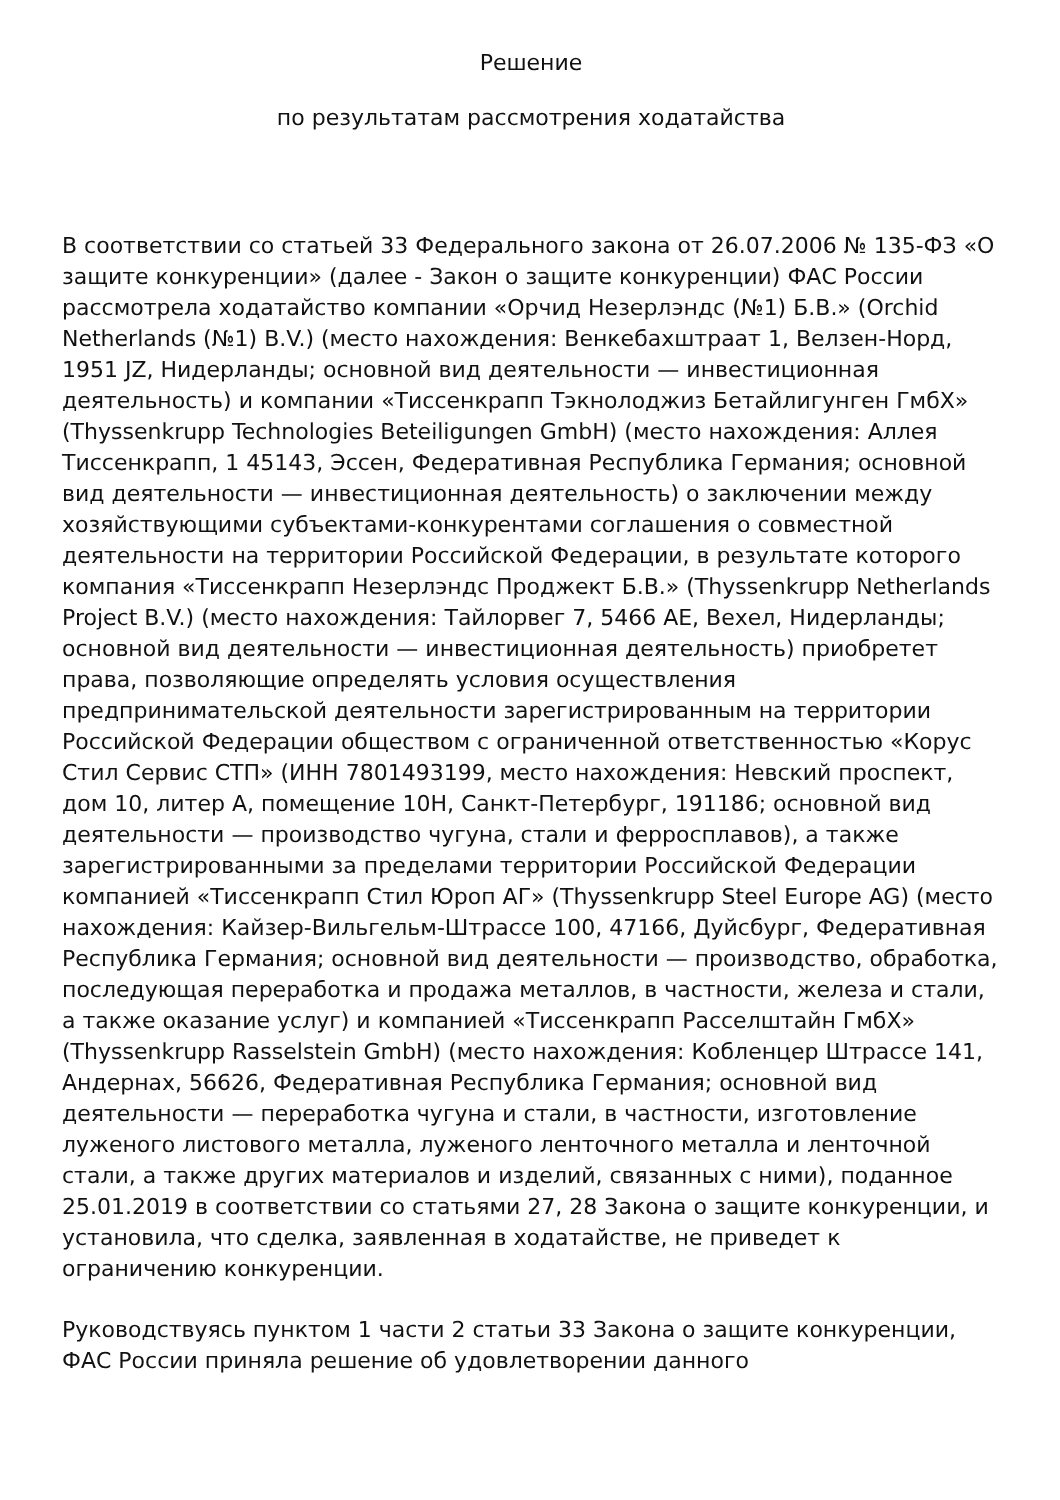Решение
по результатам рассмотрения ходатайства
В соответствии со статьей 33 Федерального закона от 26.07.2006 № 135-ФЗ «О защите конкуренции» (далее - Закон о защите конкуренции) ФАС России рассмотрела ходатайство компании «Орчид Незерлэндс (№1) Б.В.» (Orchid Netherlands (№1) B.V.) (место нахождения: Венкебахштраат 1, Велзен-Норд, 1951 JZ, Нидерланды; основной вид деятельности — инвестиционная деятельность) и компании «Тиссенкрапп Тэкнолоджиз Бетайлигунген ГмбХ» (Thyssenkrupp Technologies Beteiligungen GmbH) (место нахождения: Аллея Тиссенкрапп, 1 45143, Эссен, Федеративная Республика Германия; основной вид деятельности — инвестиционная деятельность) о заключении между хозяйствующими субъектами-конкурентами соглашения о совместной деятельности на территории Российской Федерации, в результате которого компания «Тиссенкрапп Незерлэндс Проджект Б.В.» (Thyssenkrupp Netherlands Project B.V.) (место нахождения: Тайлорвег 7, 5466 AE, Вехел, Нидерланды; основной вид деятельности — инвестиционная деятельность) приобретет права, позволяющие определять условия осуществления предпринимательской деятельности зарегистрированным на территории Российской Федерации обществом с ограниченной ответственностью «Корус Стил Сервис СТП» (ИНН 7801493199, место нахождения: Невский проспект, дом 10, литер А, помещение 10Н, Санкт-Петербург, 191186; основной вид деятельности — производство чугуна, стали и ферросплавов), а также зарегистрированными за пределами территории Российской Федерации компанией «Тиссенкрапп Стил Юроп АГ» (Thyssenkrupp Steel Europe AG) (место нахождения: Кайзер-Вильгельм-Штрассе 100, 47166, Дуйсбург, Федеративная Республика Германия; основной вид деятельности — производство, обработка, последующая переработка и продажа металлов, в частности, железа и стали, а также оказание услуг) и компанией «Тиссенкрапп Расселштайн ГмбХ» (Thyssenkrupp Rasselstein GmbH) (место нахождения: Кобленцер Штрассе 141, Андернах, 56626, Федеративная Республика Германия; основной вид деятельности — переработка чугуна и стали, в частности, изготовление луженого листового металла, луженого ленточного металла и ленточной стали, а также других материалов и изделий, связанных с ними), поданное 25.01.2019 в соответствии со статьями 27, 28 Закона о защите конкуренции, и установила, что сделка, заявленная в ходатайстве, не приведет к ограничению конкуренции.
Руководствуясь пунктом 1 части 2 статьи 33 Закона о защите конкуренции, ФАС России приняла решение об удовлетворении данного